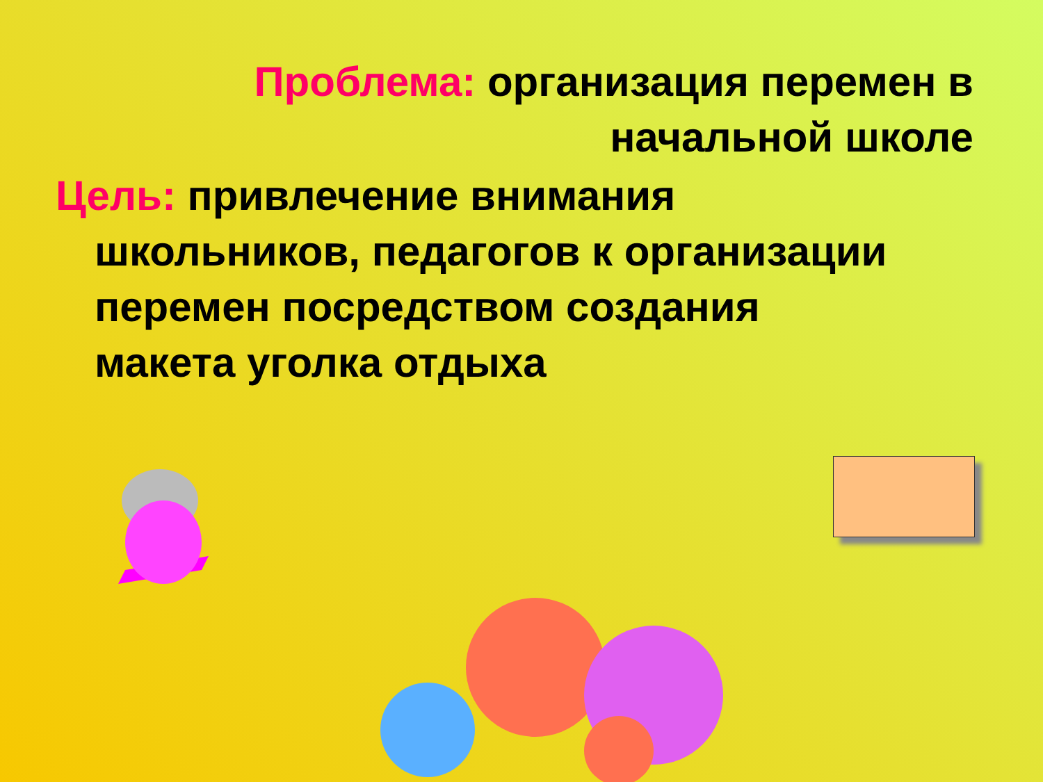Проблема: организация перемен в
начальной школе
Цель: привлечение внимания
школьников, педагогов к организации перемен посредством создания макета уголка отдыха